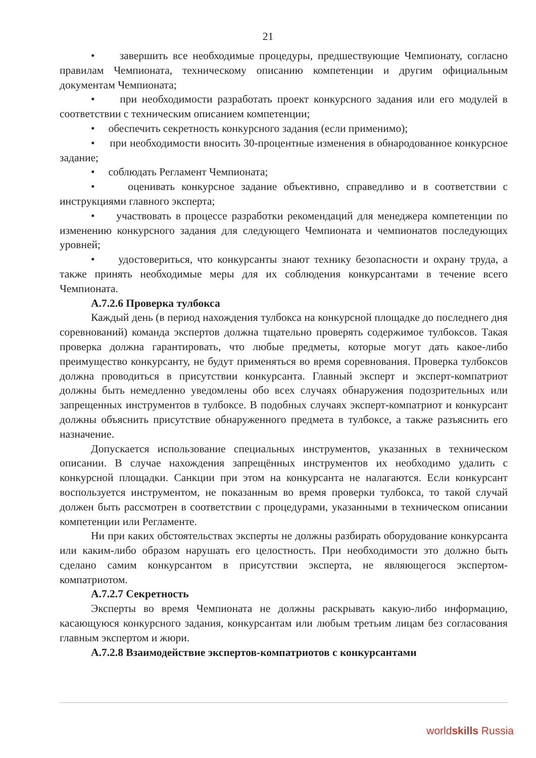21
• завершить все необходимые процедуры, предшествующие Чемпионату, согласно правилам Чемпионата, техническому описанию компетенции и другим официальным документам Чемпионата;
• при необходимости разработать проект конкурсного задания или его модулей в соответствии с техническим описанием компетенции;
• обеспечить секретность конкурсного задания (если применимо);
• при необходимости вносить 30-процентные изменения в обнародованное конкурсное задание;
• соблюдать Регламент Чемпионата;
• оценивать конкурсное задание объективно, справедливо и в соответствии с инструкциями главного эксперта;
• участвовать в процессе разработки рекомендаций для менеджера компетенции по изменению конкурсного задания для следующего Чемпионата и чемпионатов последующих уровней;
• удостовериться, что конкурсанты знают технику безопасности и охрану труда, а также принять необходимые меры для их соблюдения конкурсантами в течение всего Чемпионата.
А.7.2.6 Проверка тулбокса
Каждый день (в период нахождения тулбокса на конкурсной площадке до последнего дня соревнований) команда экспертов должна тщательно проверять содержимое тулбоксов. Такая проверка должна гарантировать, что любые предметы, которые могут дать какое-либо преимущество конкурсанту, не будут применяться во время соревнования. Проверка тулбоксов должна проводиться в присутствии конкурсанта. Главный эксперт и эксперт-компатриот должны быть немедленно уведомлены обо всех случаях обнаружения подозрительных или запрещенных инструментов в тулбоксе. В подобных случаях эксперт-компатриот и конкурсант должны объяснить присутствие обнаруженного предмета в тулбоксе, а также разъяснить его назначение.
Допускается использование специальных инструментов, указанных в техническом описании. В случае нахождения запрещённых инструментов их необходимо удалить с конкурсной площадки. Санкции при этом на конкурсанта не налагаются. Если конкурсант воспользуется инструментом, не показанным во время проверки тулбокса, то такой случай должен быть рассмотрен в соответствии с процедурами, указанными в техническом описании компетенции или Регламенте.
Ни при каких обстоятельствах эксперты не должны разбирать оборудование конкурсанта или каким-либо образом нарушать его целостность. При необходимости это должно быть сделано самим конкурсантом в присутствии эксперта, не являющегося экспертом-компатриотом.
А.7.2.7 Секретность
Эксперты во время Чемпионата не должны раскрывать какую-либо информацию, касающуюся конкурсного задания, конкурсантам или любым третьим лицам без согласования главным экспертом и жюри.
А.7.2.8 Взаимодействие экспертов-компатриотов с конкурсантами
worldskills Russia